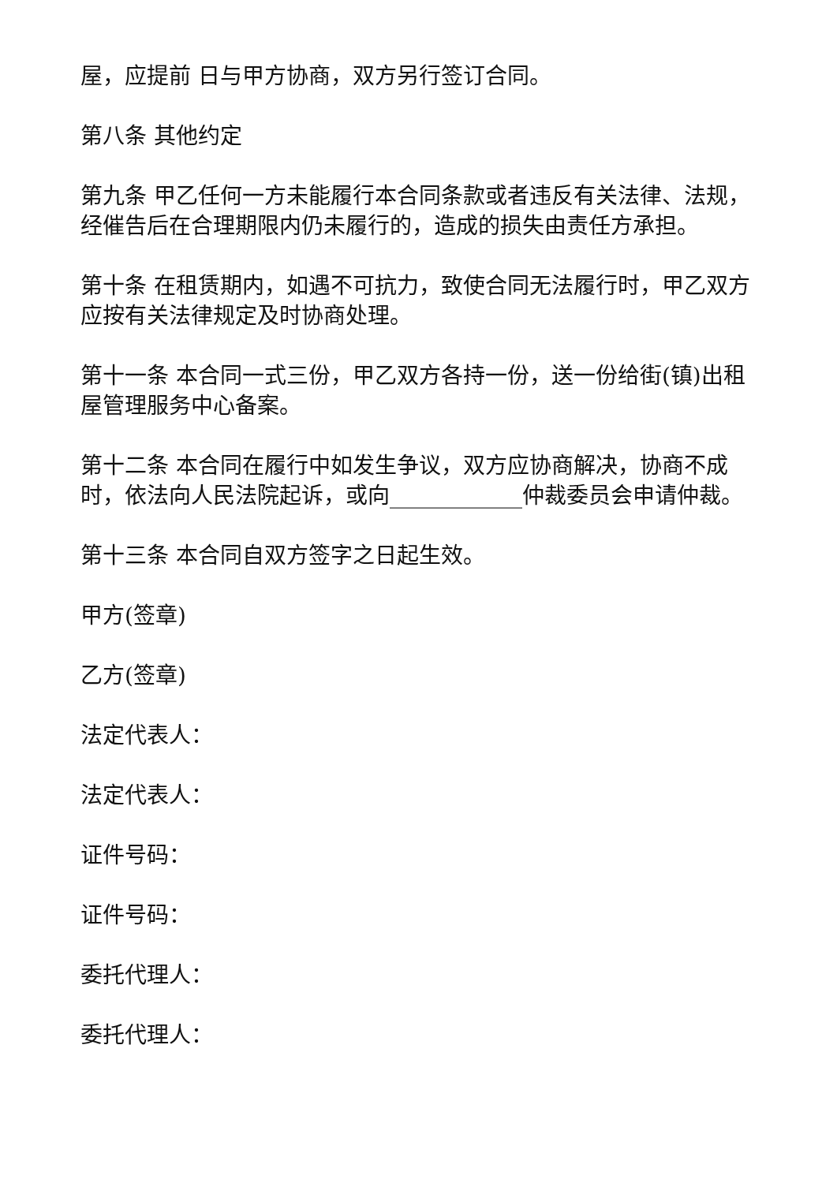屋，应提前 日与甲方协商，双方另行签订合同。
第八条 其他约定
第九条 甲乙任何一方未能履行本合同条款或者违反有关法律、法规，经催告后在合理期限内仍未履行的，造成的损失由责任方承担。
第十条 在租赁期内，如遇不可抗力，致使合同无法履行时，甲乙双方应按有关法律规定及时协商处理。
第十一条 本合同一式三份，甲乙双方各持一份，送一份给街(镇)出租屋管理服务中心备案。
第十二条 本合同在履行中如发生争议，双方应协商解决，协商不成时，依法向人民法院起诉，或向____________仲裁委员会申请仲裁。
第十三条 本合同自双方签字之日起生效。
甲方(签章)
乙方(签章)
法定代表人：
法定代表人：
证件号码：
证件号码：
委托代理人：
委托代理人：